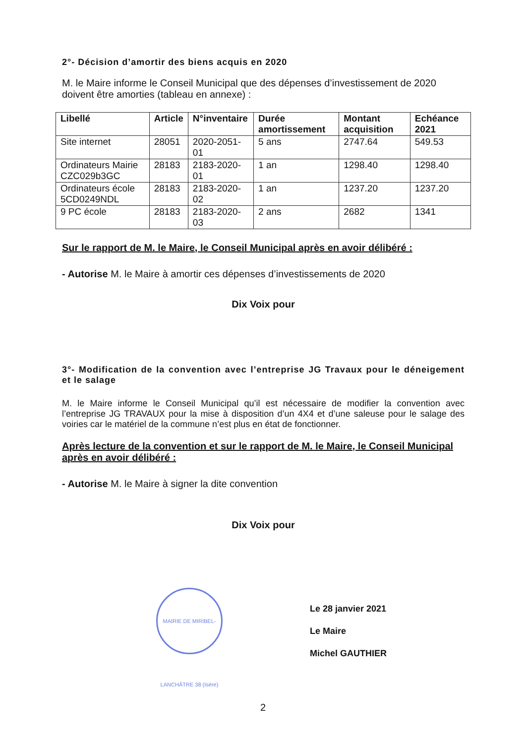2°- Décision d’amortir des biens acquis en 2020
M. le Maire informe le Conseil Municipal que des dépenses d’investissement de 2020 doivent être amorties (tableau en annexe) :
| Libellé | Article | N°inventaire | Durée amortissement | Montant acquisition | Echéance 2021 |
| --- | --- | --- | --- | --- | --- |
| Site internet | 28051 | 2020-2051-01 | 5 ans | 2747.64 | 549.53 |
| Ordinateurs Mairie CZC029b3GC | 28183 | 2183-2020-01 | 1 an | 1298.40 | 1298.40 |
| Ordinateurs école 5CD0249NDL | 28183 | 2183-2020-02 | 1 an | 1237.20 | 1237.20 |
| 9 PC école | 28183 | 2183-2020-03 | 2 ans | 2682 | 1341 |
Sur le rapport de M. le Maire, le Conseil Municipal après en avoir délibéré :
- Autorise M. le Maire à amortir ces dépenses d’investissements de 2020
Dix Voix pour
3°- Modification de la convention avec l’entreprise JG Travaux pour le déneigement et le salage
M. le Maire informe le Conseil Municipal qu’il est nécessaire de modifier la convention avec l’entreprise JG TRAVAUX pour la mise à disposition d’un 4X4 et d’une saleuse pour le salage des voiries car le matériel de la commune n’est plus en état de fonctionner.
Après lecture de la convention et sur le rapport de M. le Maire, le Conseil Municipal après en avoir délibéré :
- Autorise M. le Maire à signer la dite convention
Dix Voix pour
MAIRIE DE MIRIBEL-LANCHÂTRE 38 (Isère)
Le 28 janvier 2021
Le Maire
Michel GAUTHIER
2